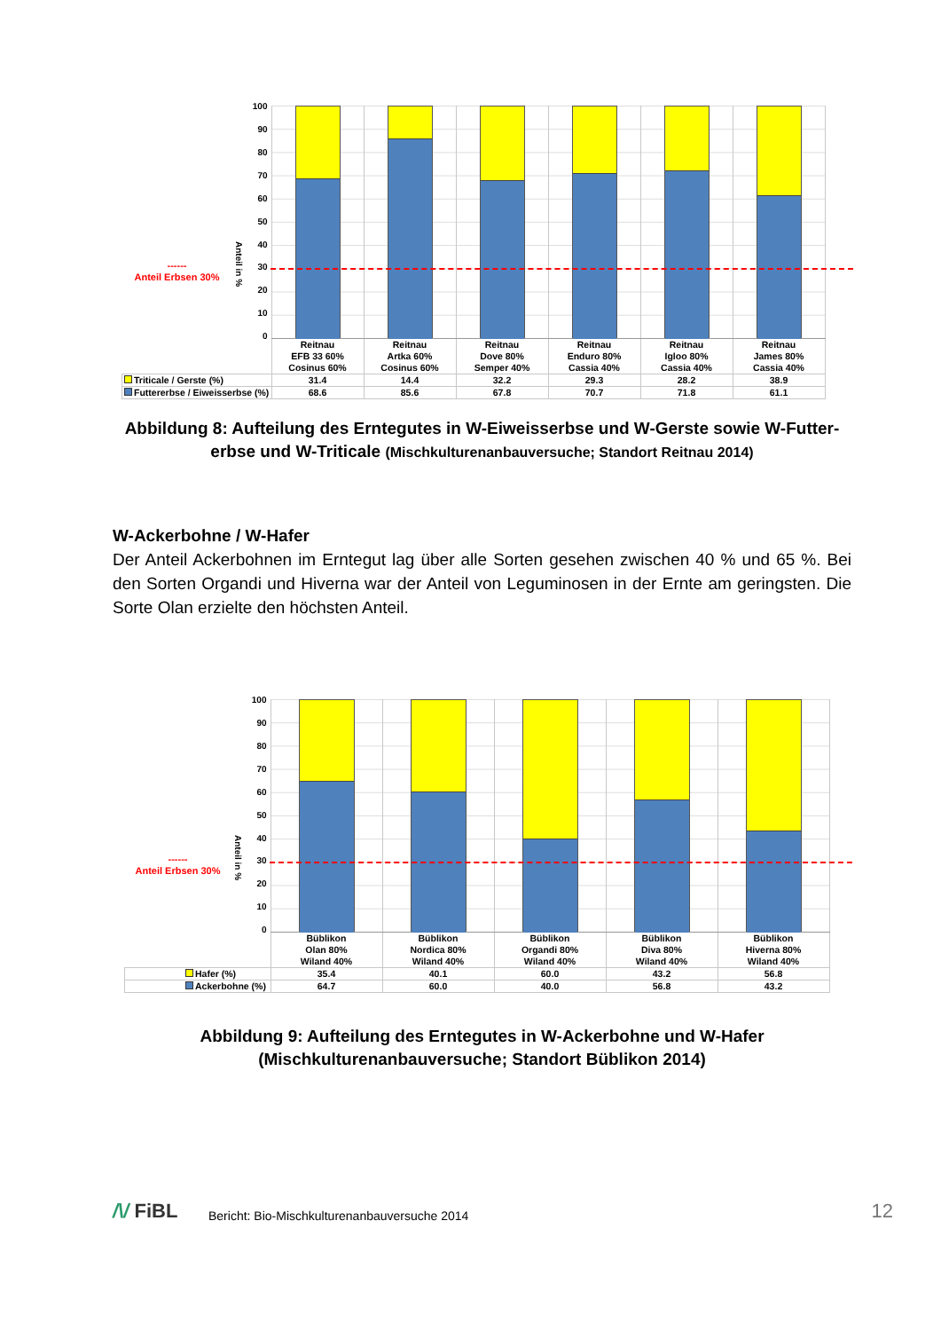| ------ Anteil Erbsen 30% Anteil in % 100 90 80 70 60 50 40 30 20 10 0 | | | | | | |
| | Reitnau EFB 33 60% Cosinus 60% | Reitnau Artka 60% Cosinus 60% | Reitnau Dove 80% Semper 40% | Reitnau Enduro 80% Cassia 40% | Reitnau Igloo 80% Cassia 40% | Reitnau James 80% Cassia 40% |
| Triticale / Gerste (%) | 31.4 | 14.4 | 32.2 | 29.3 | 28.2 | 38.9 |
| Futtererbse / Eiweisserbse (%) | 68.6 | 85.6 | 67.8 | 70.7 | 71.8 | 61.1 |
Abbildung 8: Aufteilung des Erntegutes in W-Eiweisserbse und W-Gerste sowie W-Futter-erbse und W-Triticale (Mischkulturenanbauversuche; Standort Reitnau 2014)
W-Ackerbohne / W-Hafer
Der Anteil Ackerbohnen im Erntegut lag über alle Sorten gesehen zwischen 40 % und 65 %. Bei den Sorten Organdi und Hiverna war der Anteil von Leguminosen in der Ernte am geringsten. Die Sorte Olan erzielte den höchsten Anteil.
| ------ Anteil Erbsen 30% Anteil in % 100 90 80 70 60 50 40 30 20 10 0 | | | | | |
| | Büblikon Olan 80% Wiland 40% | Büblikon Nordica 80% Wiland 40% | Büblikon Organdi 80% Wiland 40% | Büblikon Diva 80% Wiland 40% | Büblikon Hiverna 80% Wiland 40% |
| Hafer (%) | 35.4 | 40.1 | 60.0 | 43.2 | 56.8 |
| Ackerbohne (%) | 64.7 | 60.0 | 40.0 | 56.8 | 43.2 |
Abbildung 9: Aufteilung des Erntegutes in W-Ackerbohne und W-Hafer
(Mischkulturenanbauversuche; Standort Büblikon 2014)
/\/ FiBL
Bericht: Bio-Mischkulturenanbauversuche 2014
12